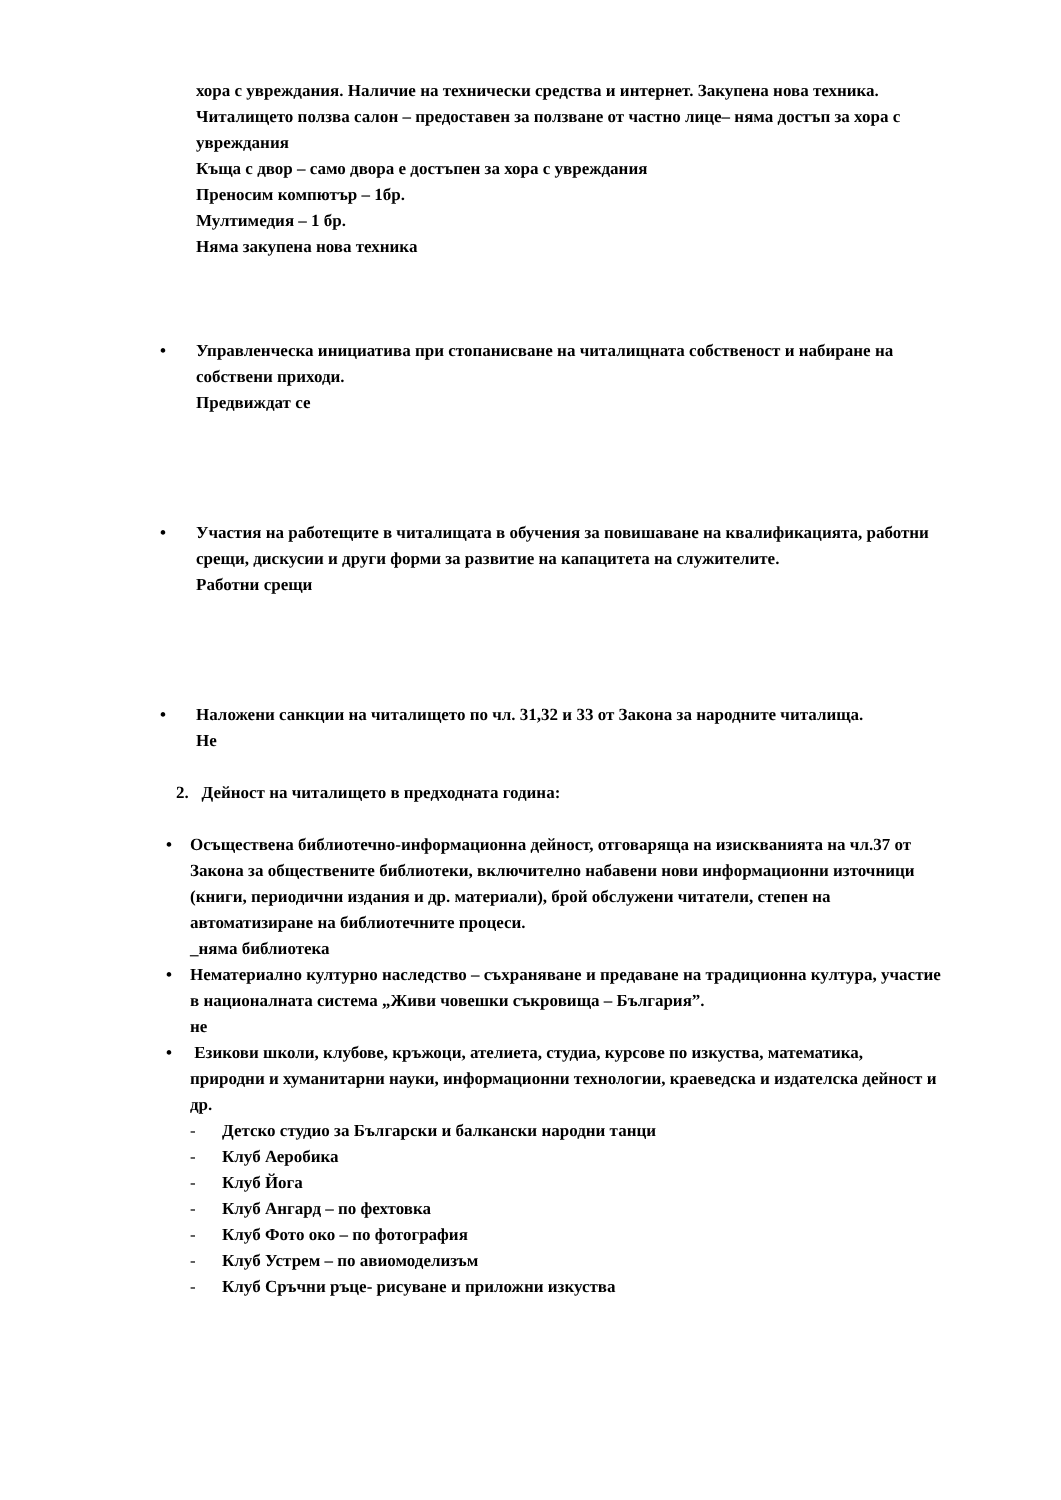хора с увреждания. Наличие на технически средства и интернет. Закупена нова техника.
Читалището ползва салон – предоставен за ползване от частно лице– няма достъп за хора с увреждания
Къща с двор – само двора е достъпен за хора с увреждания
Преносим компютър – 1бр.
Мултимедия – 1 бр.
Няма закупена нова техника
• Управленческа инициатива при стопанисване на читалищната собственост и набиране на собствени приходи.
Предвиждат се
• Участия на работещите в читалищата в обучения за повишаване на квалификацията, работни срещи, дискусии и други форми за развитие на капацитета на служителите.
Работни срещи
• Наложени санкции на читалището по чл. 31,32 и 33 от Закона за народните читалища.
Не
2. Дейност на читалището в предходната година:
• Осъществена библиотечно-информационна дейност, отговаряща на изискванията на чл.37 от Закона за обществените библиотеки, включително набавени нови информационни източници (книги, периодични издания и др. материали), брой обслужени читатели, степен на автоматизиране на библиотечните процеси.
_няма библиотека
• Нематериално културно наследство – съхраняване и предаване на традиционна култура, участие в националната система „Живи човешки съкровища – България”.
не
• Езикови школи, клубове, кръжоци, ателиета, студиа, курсове по изкуства, математика, природни и хуманитарни науки, информационни технологии, краеведска и издателска дейност и др.
- Детско студио за Български и балкански народни танци
- Клуб Аеробика
- Клуб Йога
- Клуб Ангард – по фехтовка
- Клуб Фото око – по фотография
- Клуб Устрем – по авиомоделизъм
- Клуб Сръчни ръце- рисуване и приложни изкуства